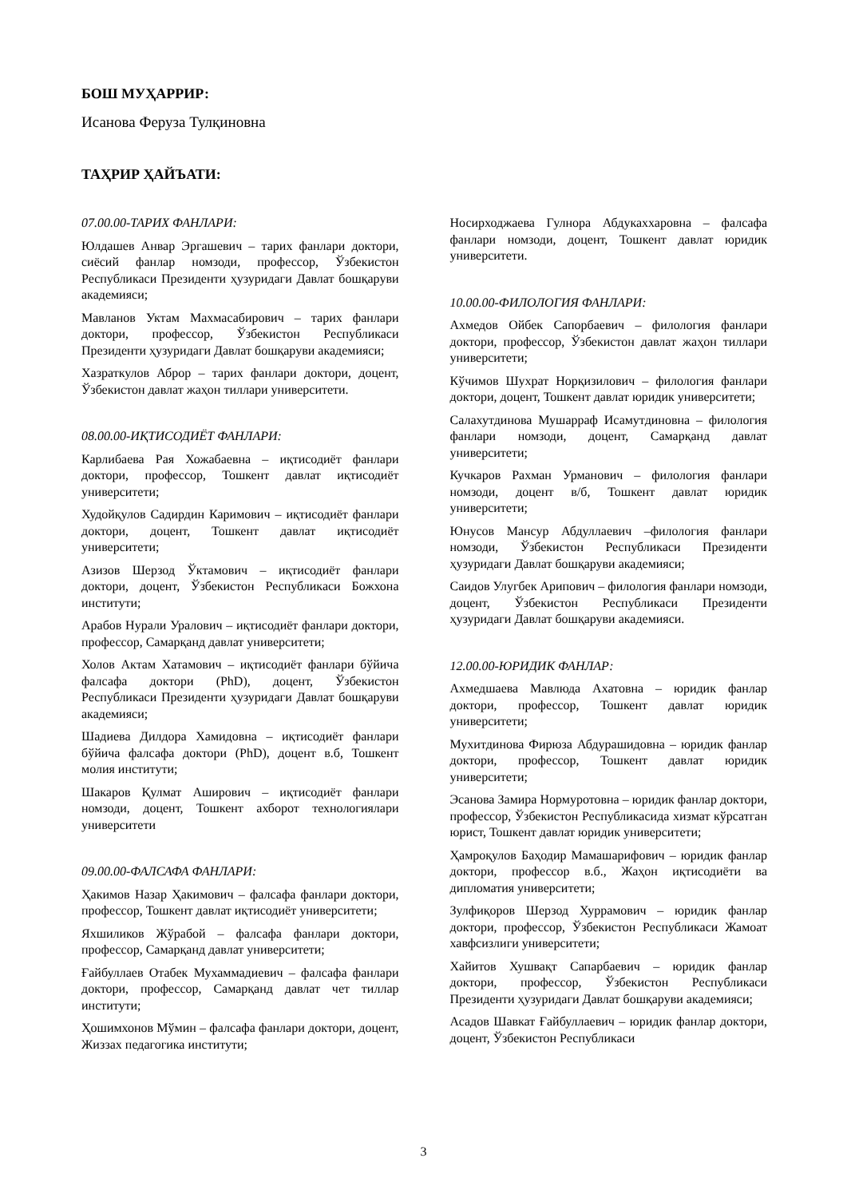БОШ МУҲАРРИР:
Исанова Феруза Тулқиновна
ТАҲРИР ҲАЙЪАТИ:
07.00.00-ТАРИХ ФАНЛАРИ:
Юлдашев Анвар Эргашевич – тарих фанлари доктори, сиёсий фанлар номзоди, профессор, Ўзбекистон Республикаси Президенти ҳузуридаги Давлат бошқаруви академияси;
Мавланов Уктам Махмасабирович – тарих фанлари доктори, профессор, Ўзбекистон Республикаси Президенти ҳузуридаги Давлат бошқаруви академияси;
Хазраткулов Аброр – тарих фанлари доктори, доцент, Ўзбекистон давлат жаҳон тиллари университети.
08.00.00-ИҚТИСОДИЁТ ФАНЛАРИ:
Карлибаева Рая Хожабаевна – иқтисодиёт фанлари доктори, профессор, Тошкент давлат иқтисодиёт университети;
Худойқулов Садирдин Каримович – иқтисодиёт фанлари доктори, доцент, Тошкент давлат иқтисодиёт университети;
Азизов Шерзод Ўктамович – иқтисодиёт фанлари доктори, доцент, Ўзбекистон Республикаси Божхона институти;
Арабов Нурали Уралович – иқтисодиёт фанлари доктори, профессор, Самарқанд давлат университети;
Холов Актам Хатамович – иқтисодиёт фанлари бўйича фалсафа доктори (PhD), доцент, Ўзбекистон Республикаси Президенти ҳузуридаги Давлат бошқаруви академияси;
Шадиева Дилдора Хамидовна – иқтисодиёт фанлари бўйича фалсафа доктори (PhD), доцент в.б, Тошкент молия институти;
Шакаров Қулмат Аширович – иқтисодиёт фанлари номзоди, доцент, Тошкент ахборот технологиялари университети
09.00.00-ФАЛСАФА ФАНЛАРИ:
Ҳакимов Назар Ҳакимович – фалсафа фанлари доктори, профессор, Тошкент давлат иқтисодиёт университети;
Яхшиликов Жўрабой – фалсафа фанлари доктори, профессор, Самарқанд давлат университети;
Ғайбуллаев Отабек Мухаммадиевич – фалсафа фанлари доктори, профессор, Самарқанд давлат чет тиллар институти;
Ҳошимхонов Мўмин – фалсафа фанлари доктори, доцент, Жиззах педагогика институти;
Носирходжаева Гулнора Абдукаххаровна – фалсафа фанлари номзоди, доцент, Тошкент давлат юридик университети.
10.00.00-ФИЛОЛОГИЯ ФАНЛАРИ:
Ахмедов Ойбек Сапорбаевич – филология фанлари доктори, профессор, Ўзбекистон давлат жаҳон тиллари университети;
Кўчимов Шухрат Норқизилович – филология фанлари доктори, доцент, Тошкент давлат юридик университети;
Салахутдинова Мушарраф Исамутдиновна – филология фанлари номзоди, доцент, Самарқанд давлат университети;
Кучкаров Рахман Урманович – филология фанлари номзоди, доцент в/б, Тошкент давлат юридик университети;
Юнусов Мансур Абдуллаевич –филология фанлари номзоди, Ўзбекистон Республикаси Президенти ҳузуридаги Давлат бошқаруви академияси;
Саидов Улугбек Арипович – филология фанлари номзоди, доцент, Ўзбекистон Республикаси Президенти ҳузуридаги Давлат бошқаруви академияси.
12.00.00-ЮРИДИК ФАНЛАР:
Ахмедшаева Мавлюда Ахатовна – юридик фанлар доктори, профессор, Тошкент давлат юридик университети;
Мухитдинова Фирюза Абдурашидовна – юридик фанлар доктори, профессор, Тошкент давлат юридик университети;
Эсанова Замира Нормуротовна – юридик фанлар доктори, профессор, Ўзбекистон Республикасида хизмат кўрсатган юрист, Тошкент давлат юридик университети;
Ҳамроқулов Баҳодир Мамашарифович – юридик фанлар доктори, профессор в.б., Жаҳон иқтисодиёти ва дипломатия университети;
Зулфиқоров Шерзод Хуррамович – юридик фанлар доктори, профессор, Ўзбекистон Республикаси Жамоат хавфсизлиги университети;
Хайитов Хушвақт Сапарбаевич – юридик фанлар доктори, профессор, Ўзбекистон Республикаси Президенти ҳузуридаги Давлат бошқаруви академияси;
Асадов Шавкат Ғайбуллаевич – юридик фанлар доктори, доцент, Ўзбекистон Республикаси
3